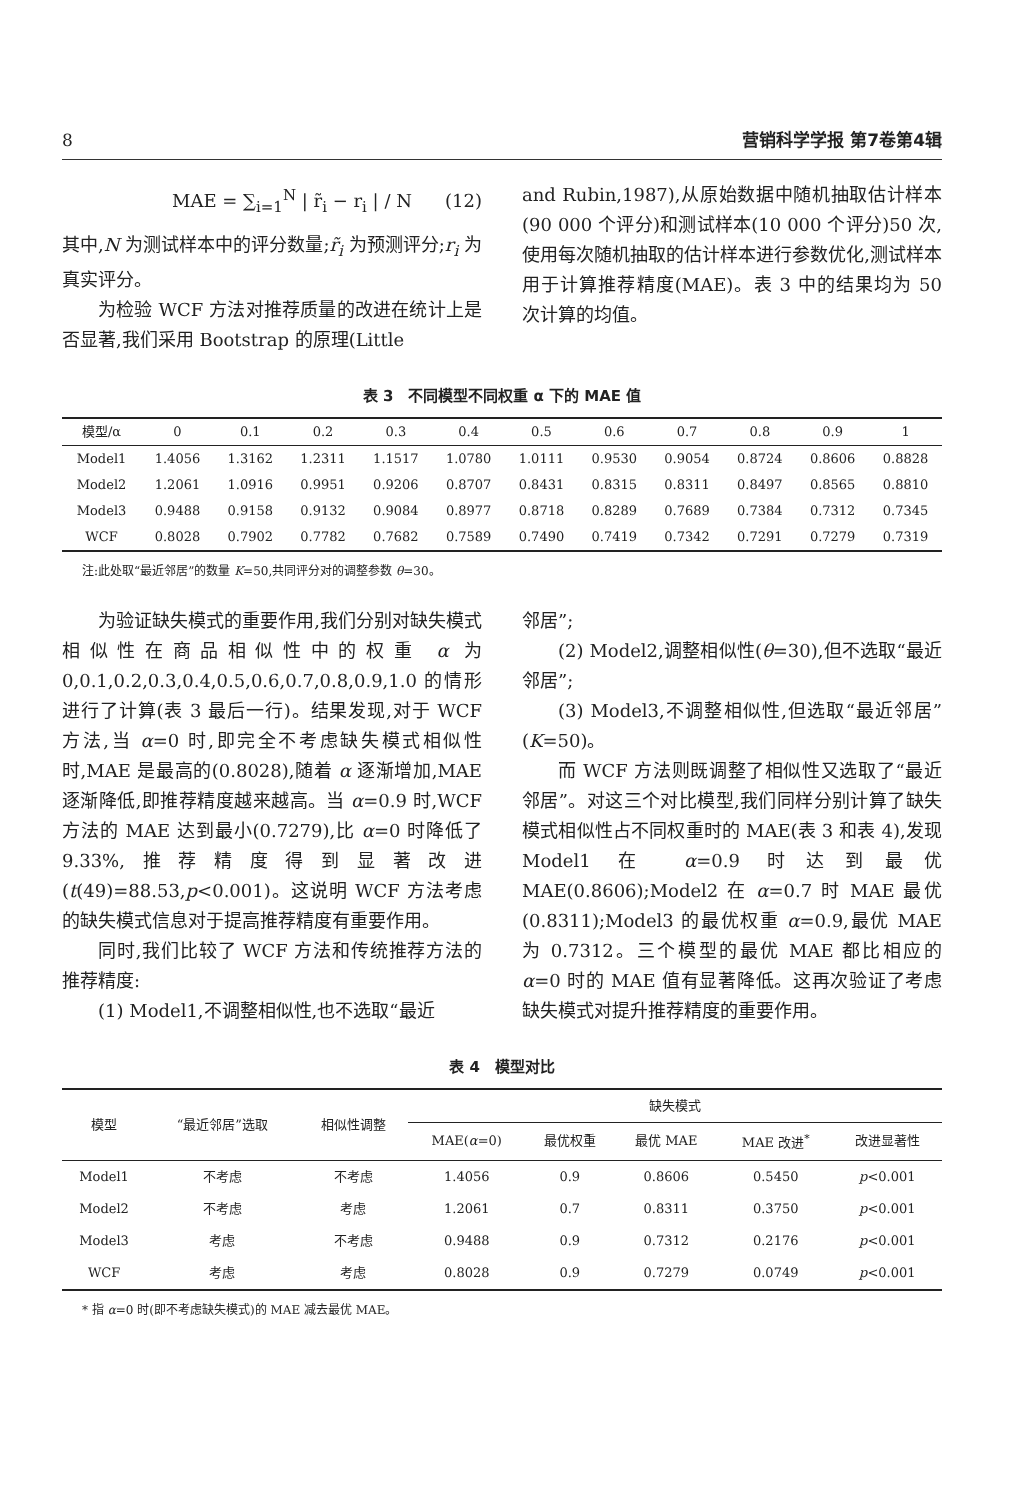8 营销科学学报 第7卷第4辑
MAE = ∑<sub>i=1</sub><sup>N</sup> | r̃<sub>i</sub> − r<sub>i</sub> | / N (12)
其中,N 为测试样本中的评分数量;r̃<sub>i</sub> 为预测评分;r<sub>i</sub> 为真实评分。
为检验 WCF 方法对推荐质量的改进在统计上是否显著,我们采用 Bootstrap 的原理(Little
and Rubin,1987),从原始数据中随机抽取估计样本(90 000 个评分)和测试样本(10 000 个评分)50 次,使用每次随机抽取的估计样本进行参数优化,测试样本用于计算推荐精度(MAE)。表 3 中的结果均为 50 次计算的均值。
表 3　不同模型不同权重 α 下的 MAE 值
| 模型/α | 0 | 0.1 | 0.2 | 0.3 | 0.4 | 0.5 | 0.6 | 0.7 | 0.8 | 0.9 | 1 |
| --- | --- | --- | --- | --- | --- | --- | --- | --- | --- | --- | --- |
| Model1 | 1.4056 | 1.3162 | 1.2311 | 1.1517 | 1.0780 | 1.0111 | 0.9530 | 0.9054 | 0.8724 | 0.8606 | 0.8828 |
| Model2 | 1.2061 | 1.0916 | 0.9951 | 0.9206 | 0.8707 | 0.8431 | 0.8315 | 0.8311 | 0.8497 | 0.8565 | 0.8810 |
| Model3 | 0.9488 | 0.9158 | 0.9132 | 0.9084 | 0.8977 | 0.8718 | 0.8289 | 0.7689 | 0.7384 | 0.7312 | 0.7345 |
| WCF | 0.8028 | 0.7902 | 0.7782 | 0.7682 | 0.7589 | 0.7490 | 0.7419 | 0.7342 | 0.7291 | 0.7279 | 0.7319 |
注:此处取“最近邻居”的数量 K=50,共同评分对的调整参数 θ=30。
为验证缺失模式的重要作用,我们分别对缺失模式相似性在商品相似性中的权重 α 为 0,0.1,0.2,0.3,0.4,0.5,0.6,0.7,0.8,0.9,1.0 的情形进行了计算(表 3 最后一行)。结果发现,对于 WCF 方法,当 α=0 时,即完全不考虑缺失模式相似性时,MAE 是最高的(0.8028),随着 α 逐渐增加,MAE 逐渐降低,即推荐精度越来越高。当 α=0.9 时,WCF 方法的 MAE 达到最小(0.7279),比 α=0 时降低了 9.33%,推荐精度得到显著改进(t(49)=88.53,p<0.001)。这说明 WCF 方法考虑的缺失模式信息对于提高推荐精度有重要作用。
同时,我们比较了 WCF 方法和传统推荐方法的推荐精度:
(1) Model1,不调整相似性,也不选取“最近
邻居”;
(2) Model2,调整相似性(θ=30),但不选取“最近邻居”;
(3) Model3,不调整相似性,但选取“最近邻居”(K=50)。
而 WCF 方法则既调整了相似性又选取了“最近邻居”。对这三个对比模型,我们同样分别计算了缺失模式相似性占不同权重时的 MAE(表 3 和表 4),发现 Model1 在 α=0.9 时达到最优 MAE(0.8606);Model2 在 α=0.7 时 MAE 最优(0.8311);Model3 的最优权重 α=0.9,最优 MAE 为 0.7312。三个模型的最优 MAE 都比相应的 α=0 时的 MAE 值有显著降低。这再次验证了考虑缺失模式对提升推荐精度的重要作用。
表 4　模型对比
| 模型 | “最近邻居”选取 | 相似性调整 | 缺失模式 | | | | |
| --- | --- | --- | --- | --- | --- | --- | --- |
| | | | MAE( α =0) | 最优权重 | 最优 MAE | MAE 改进<sup>*</sup> | 改进显著性 |
| Model1 | 不考虑 | 不考虑 | 1.4056 | 0.9 | 0.8606 | 0.5450 | p <0.001 |
| Model2 | 不考虑 | 考虑 | 1.2061 | 0.7 | 0.8311 | 0.3750 | p <0.001 |
| Model3 | 考虑 | 不考虑 | 0.9488 | 0.9 | 0.7312 | 0.2176 | p <0.001 |
| WCF | 考虑 | 考虑 | 0.8028 | 0.9 | 0.7279 | 0.0749 | p <0.001 |
* 指 α=0 时(即不考虑缺失模式)的 MAE 减去最优 MAE。